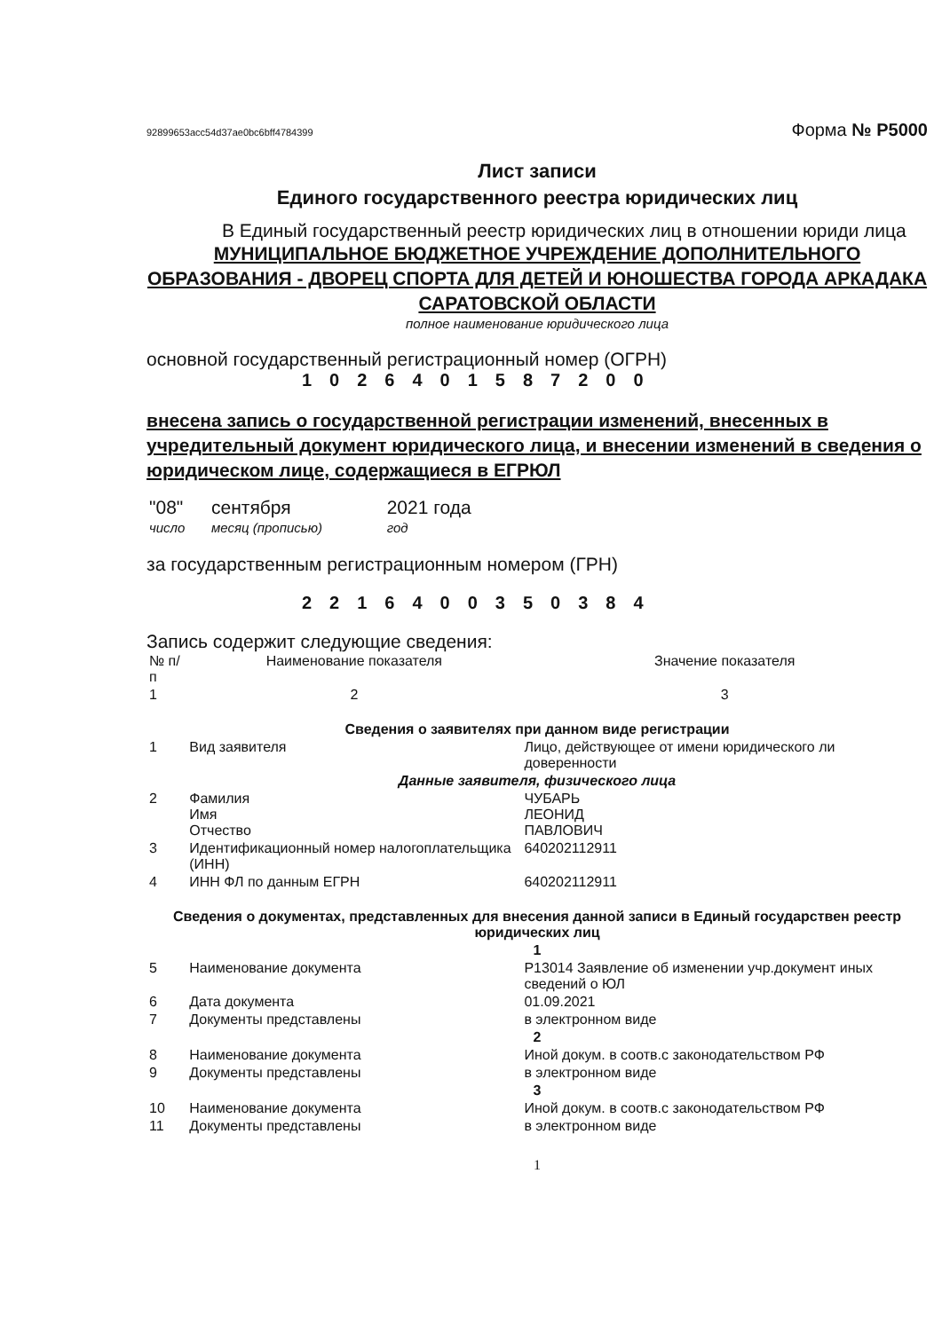92899653acc54d37ae0bc6bff4784399 Форма № Р5000
Лист записи
Единого государственного реестра юридических лиц
В Единый государственный реестр юридических лиц в отношении юриди лица
МУНИЦИПАЛЬНОЕ БЮДЖЕТНОЕ УЧРЕЖДЕНИЕ ДОПОЛНИТЕЛЬНОГО ОБРАЗОВАНИЯ - ДВОРЕЦ СПОРТА ДЛЯ ДЕТЕЙ И ЮНОШЕСТВА ГОРОДА АРКАДАКА САРАТОВСКОЙ ОБЛАСТИ
полное наименование юридического лица
основной государственный регистрационный номер (ОГРН)
1026401587200
внесена запись о государственной регистрации изменений, внесенных в учредительный документ юридического лица, и внесении изменений в сведения о юридическом лице, содержащиеся в ЕГРЮЛ
| "08" | сентября | 2021 года |
| число | месяц (прописью) | год |
за государственным регистрационным номером (ГРН)
2216400350384
Запись содержит следующие сведения:
| № п/п | Наименование показателя | Значение показателя |
| 1 | 2 | 3 |
| Сведения о заявителях при данном виде регистрации | | |
| 1 | Вид заявителя | Лицо, действующее от имени юридического ли доверенности |
| Данные заявителя, физического лица | | |
| 2 | Фамилия Имя Отчество | ЧУБАРЬ ЛЕОНИД ПАВЛОВИЧ |
| 3 | Идентификационный номер налогоплательщика (ИНН) | 640202112911 |
| 4 | ИНН ФЛ по данным ЕГРН | 640202112911 |
| Сведения о документах, представленных для внесения данной записи в Единый государствен реестр юридических лиц | | |
| 1 | | |
| 5 | Наименование документа | Р13014 Заявление об изменении учр.документ иных сведений о ЮЛ |
| 6 | Дата документа | 01.09.2021 |
| 7 | Документы представлены | в электронном виде |
| 2 | | |
| 8 | Наименование документа | Иной докум. в соотв.с законодательством РФ |
| 9 | Документы представлены | в электронном виде |
| 3 | | |
| 10 | Наименование документа | Иной докум. в соотв.с законодательством РФ |
| 11 | Документы представлены | в электронном виде |
1